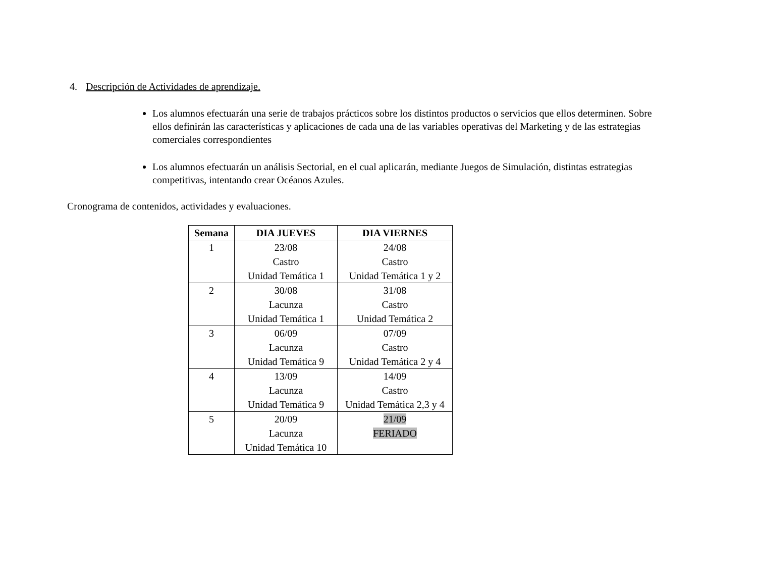4. Descripción de Actividades de aprendizaje.
Los alumnos efectuarán una serie de trabajos prácticos sobre los distintos productos o servicios que ellos determinen. Sobre ellos definirán las características y aplicaciones de cada una de las variables operativas del Marketing y de las estrategias comerciales correspondientes
Los alumnos efectuarán un análisis Sectorial, en el cual aplicarán, mediante Juegos de Simulación, distintas estrategias competitivas, intentando crear Océanos Azules.
Cronograma de contenidos, actividades y evaluaciones.
| Semana | DIA JUEVES | DIA VIERNES |
| --- | --- | --- |
| 1 | 23/08 Castro Unidad Temática 1 | 24/08 Castro Unidad Temática 1 y 2 |
| 2 | 30/08 Lacunza Unidad Temática 1 | 31/08 Castro Unidad Temática 2 |
| 3 | 06/09 Lacunza Unidad Temática 9 | 07/09 Castro Unidad Temática 2 y 4 |
| 4 | 13/09 Lacunza Unidad Temática 9 | 14/09 Castro Unidad Temática 2,3 y 4 |
| 5 | 20/09 Lacunza Unidad Temática 10 | 21/09 FERIADO |